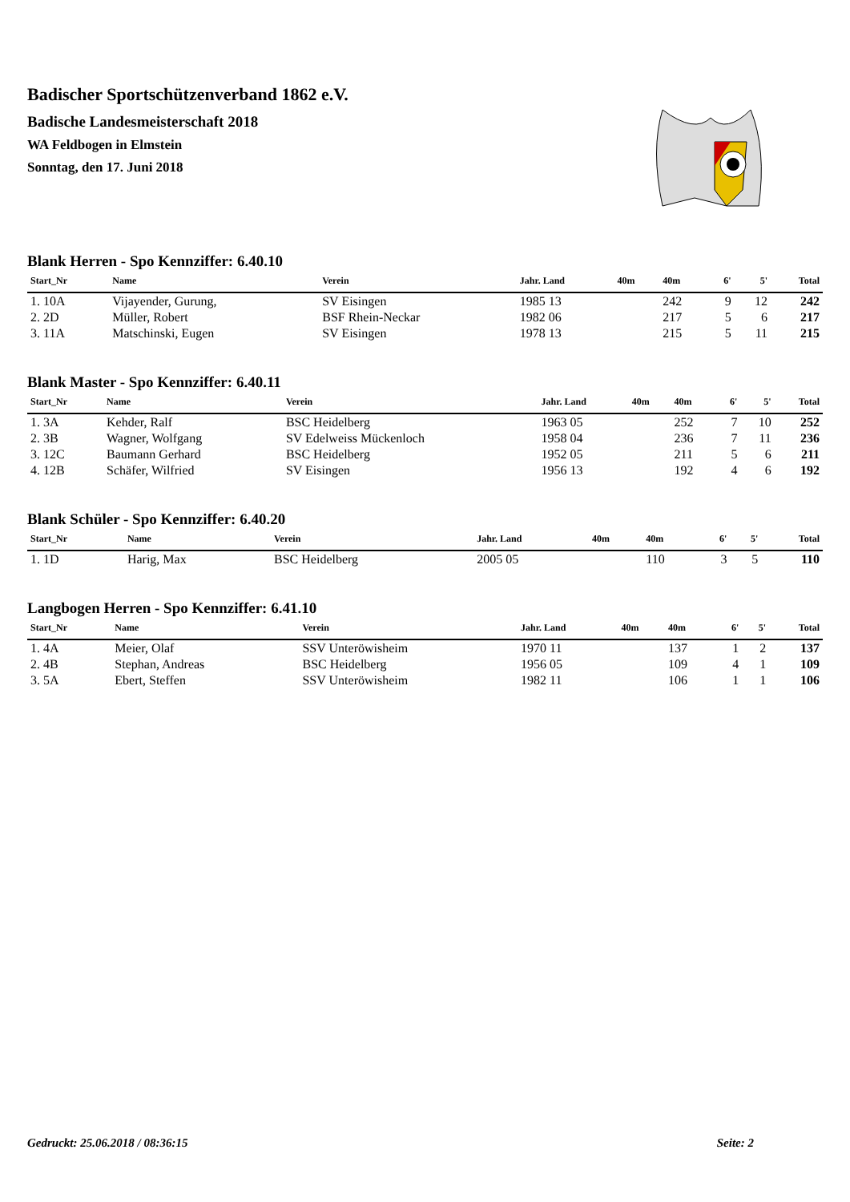Badischer Sportschützenverband 1862 e.V.
Badische Landesmeisterschaft 2018
WA Feldbogen in Elmstein
Sonntag, den 17. Juni 2018
Blank Herren - Spo Kennziffer: 6.40.10
| Start_Nr | Name | Verein | Jahr. Land | 40m | 40m | 6' | 5' | Total |
| --- | --- | --- | --- | --- | --- | --- | --- | --- |
| 1. 10A | Vijayender, Gurung, | SV Eisingen | 1985 13 | | 242 | 9 | 12 | 242 |
| 2. 2D | Müller, Robert | BSF Rhein-Neckar | 1982 06 | | 217 | 5 | 6 | 217 |
| 3. 11A | Matschinski, Eugen | SV Eisingen | 1978 13 | | 215 | 5 | 11 | 215 |
Blank Master - Spo Kennziffer: 6.40.11
| Start_Nr | Name | Verein | Jahr. Land | 40m | 40m | 6' | 5' | Total |
| --- | --- | --- | --- | --- | --- | --- | --- | --- |
| 1. 3A | Kehder, Ralf | BSC Heidelberg | 1963 05 | | 252 | 7 | 10 | 252 |
| 2. 3B | Wagner, Wolfgang | SV Edelweiss Mückenloch | 1958 04 | | 236 | 7 | 11 | 236 |
| 3. 12C | Baumann Gerhard | BSC Heidelberg | 1952 05 | | 211 | 5 | 6 | 211 |
| 4. 12B | Schäfer, Wilfried | SV Eisingen | 1956 13 | | 192 | 4 | 6 | 192 |
Blank Schüler - Spo Kennziffer: 6.40.20
| Start_Nr | Name | Verein | Jahr. Land | 40m | 40m | 6' | 5' | Total |
| --- | --- | --- | --- | --- | --- | --- | --- | --- |
| 1. 1D | Harig, Max | BSC Heidelberg | 2005 05 | | 110 | 3 | 5 | 110 |
Langbogen Herren - Spo Kennziffer: 6.41.10
| Start_Nr | Name | Verein | Jahr. Land | 40m | 40m | 6' | 5' | Total |
| --- | --- | --- | --- | --- | --- | --- | --- | --- |
| 1. 4A | Meier, Olaf | SSV Unteröwisheim | 1970 11 | | 137 | 1 | 2 | 137 |
| 2. 4B | Stephan, Andreas | BSC Heidelberg | 1956 05 | | 109 | 4 | 1 | 109 |
| 3. 5A | Ebert, Steffen | SSV Unteröwisheim | 1982 11 | | 106 | 1 | 1 | 106 |
Gedruckt: 25.06.2018 / 08:36:15 Seite: 2